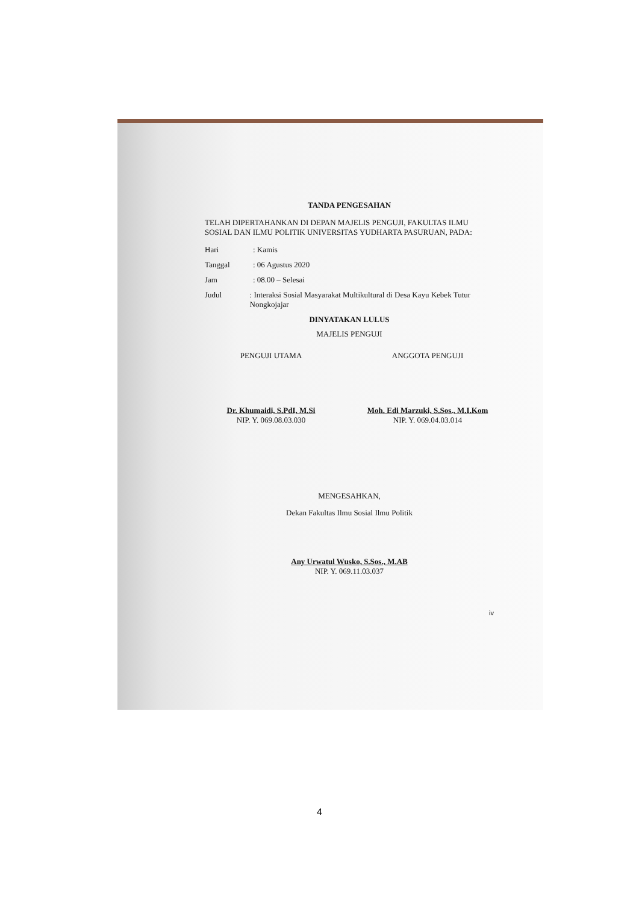TANDA PENGESAHAN
TELAH DIPERTAHANKAN DI DEPAN MAJELIS PENGUJI, FAKULTAS ILMU SOSIAL DAN ILMU POLITIK UNIVERSITAS YUDHARTA PASURUAN, PADA:
Hari: Kamis
Tanggal: 06 Agustus 2020
Jam: 08.00 – Selesai
Judul: Interaksi Sosial Masyarakat Multikultural di Desa Kayu Kebek Tutur Nongkojajar
DINYATAKAN LULUS
MAJELIS PENGUJI
PENGUJI UTAMA
Dr. Khumaidi, S.PdI, M.Si
NIP. Y. 069.08.03.030
ANGGOTA PENGUJI
Moh. Edi Marzuki, S.Sos., M.I.Kom
NIP. Y. 069.04.03.014
MENGESAHKAN,
Dekan Fakultas Ilmu Sosial Ilmu Politik
Any Urwatul Wusko, S.Sos., M.AB
NIP. Y. 069.11.03.037
iv
4